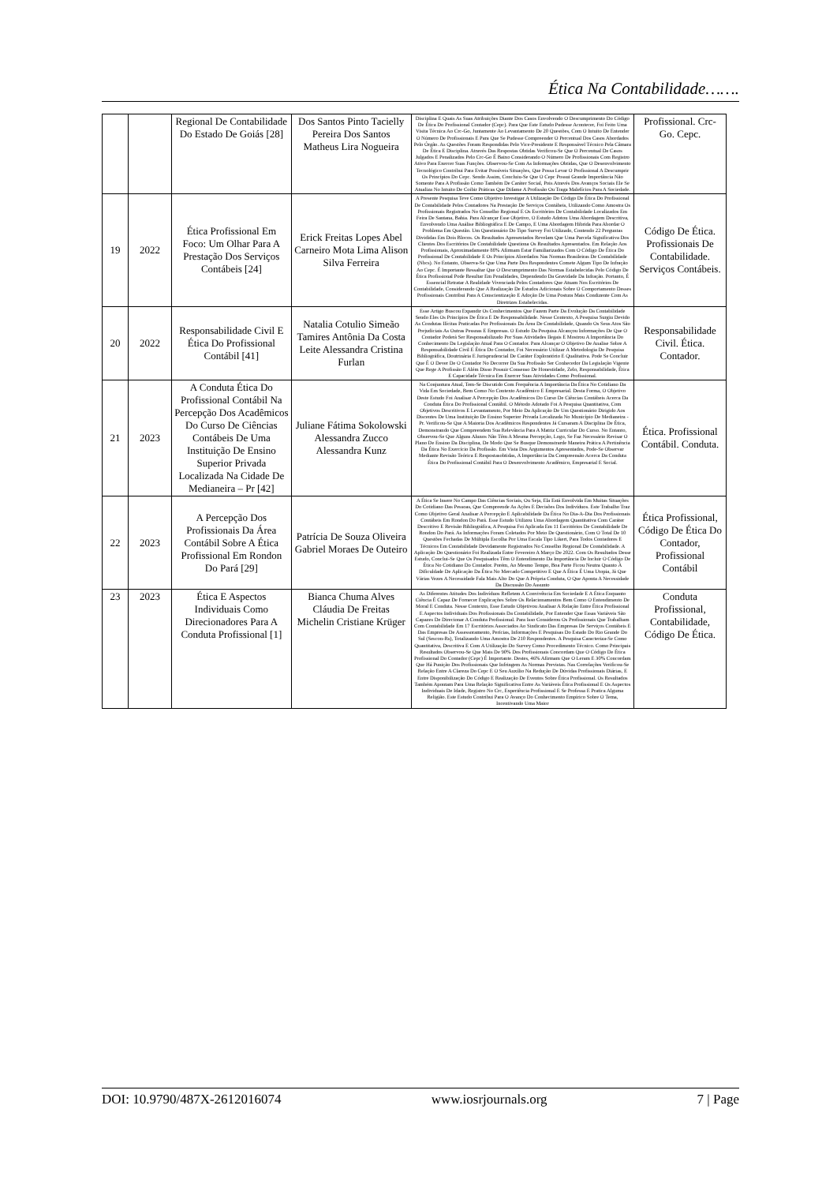Ética Na Contabilidade…….
| | | Regional De Contabilidade Do Estado De Goiás [28] | Dos Santos Pinto Tacielly Pereira Dos Santos Matheus Lira Nogueira | Disciplina E Quais As Suas Atribuições Diante Dos Casos Envolvendo O Descumprimento Do Código De Ética Do Profissional Contador (Cepc). Para Que Este Estudo Pudesse Acontecer, Foi Feito Uma Visita Técnica Ao Crc-Go, Juntamente Ao Levantamento De 20 Questões, Com O Intuito De Entender O Número De Profissionais E Para Que Se Pudesse Compreender O Percentual Dos Casos Abordados Pelo Órgão. As Questões Foram Respondidas Pelo Vice-Presidente E Responsável Técnico Pela Câmara De Ética E Disciplina. Através Das Respostas Obtidas Verificou-Se Que O Percentual De Casos Julgados E Penalizados Pelo Crc-Go É Baixo Considerando O Número De Profissionais Com Registro Ativo Para Exercer Suas Funções. Observou-Se Com As Informações Obtidas, Que O Desenvolvimento Tecnológico Contribui Para Evitar Possíveis Situações, Que Possa Levar O Profissional A Descumprir Os Princípios Do Cepc. Sendo Assim, Concluiu-Se Que O Cepc Possui Grande Importância Não Somente Para A Profissão Como Também De Caráter Social, Pois Através Dos Avanços Sociais Ele Se Atualiza No Intuito De Coibir Práticas Que Difame A Profissão Ou Traga Malefícios Para A Sociedade. | Profissional. Crc-Go. Cepc. |
| 19 | 2022 | Ética Profissional Em Foco: Um Olhar Para A Prestação Dos Serviços Contábeis [24] | Erick Freitas Lopes Abel Carneiro Mota Lima Alison Silva Ferreira | A Presente Pesquisa Teve Como Objetivo Investigar A Utilização Do Código De Ética Do Profissional De Contabilidade Pelos Contadores Na Prestação De Serviços Contábeis, Utilizando Como Amostra Os Profissionais Registrados No Conselho Regional E Os Escritórios De Contabilidade Localizados Em Feira De Santana, Bahia. Para Alcançar Esse Objetivo, O Estudo Adotou Uma Abordagem Descritiva, Envolvendo Uma Análise Bibliográfica E De Campo, E Uma Abordagem Hibrida Para Abordar O Problema Em Questão. Um Questionário Do Tipo Survey Foi Utilizado, Contendo 22 Perguntas Divididas Em Dois Blocos. Os Resultados Apresentados Revelam Que Uma Parcela Significativa Dos Clientes Dos Escritórios De Contabilidade Questiona Os Resultados Apresentados. Em Relação Aos Profissionais, Aproximadamente 88% Afirmam Estar Familiarizados Com O Código De Ética Do Profissional De Contabilidade E Os Princípios Abordados Nas Normas Brasileiras De Contabilidade (Nbcs). No Entanto, Observa-Se Que Uma Parte Dos Respondentes Comete Algum Tipo De Infração Ao Cepc. É Importante Ressaltar Que O Descumprimento Das Normas Estabelecidas Pelo Código De Ética Profissional Pode Resultar Em Penalidades, Dependendo Da Gravidade Da Infração. Portanto, É Essencial Retratar A Realidade Vivenciada Pelos Contadores Que Atuam Nos Escritórios De Contabilidade, Considerando Que A Realização De Estudos Adicionais Sobre O Comportamento Desses Profissionais Contribui Para A Conscientização E Adoção De Uma Postura Mais Condizente Com As Diretrizes Estabelecidas. | Código De Ética. Profissionais De Contabilidade. Serviços Contábeis. |
| 20 | 2022 | Responsabilidade Civil E Ética Do Profissional Contábil [41] | Natalia Cotulio Simeão Tamires Antônia Da Costa Leite Alessandra Cristina Furlan | Esse Artigo Buscou Expandir Os Conhecimentos Que Fazem Parte Da Evolução Da Contabilidade Sendo Eles Os Princípios De Ética E De Responsabilidade. Nesse Contexto, A Pesquisa Surgiu Devido As Condutas Ilícitas Praticadas Por Profissionais Da Área De Contabilidade, Quando Os Seus Atos São Prejudiciais As Outras Pessoas E Empresas. O Estudo Da Pesquisa Alcançou Informações De Que O Contador Poderá Ser Responsabilizado Por Suas Atividades Ilegais E Mostrou A Importância Do Conhecimento Da Legislação Atual Para O Contador. Para Alcançar O Objetivo De Analise Sobre A Responsabilidade Civil E Ética Do Contador, Foi Necessário Utilizar A Metodologia De Pesquisa Bibliográfica, Doutrinária E Jurisprudencial De Caráter Exploratório E Qualitativa. Pode Se Concluir Que É O Dever De O Contador No Decorrer Da Sua Profissão Ser Conhecedor Da Legislação Vigente Que Rege A Profissão E Além Disso Possuir Consenso De Honestidade, Zelo, Responsabilidade, Ética E Capacidade Técnica Em Exercer Suas Atividades Como Profissional. | Responsabilidade Civil. Ética. Contador. |
| 21 | 2023 | A Conduta Ética Do Profissional Contábil Na Percepção Dos Acadêmicos Do Curso De Ciências Contábeis De Uma Instituição De Ensino Superior Privada Localizada Na Cidade De Medianeira – Pr [42] | Juliane Fátima Sokolowski Alessandra Zucco Alessandra Kunz | Na Conjuntura Atual, Tem-Se Discutido Com Frequência A Importância Da Ética No Cotidiano Da Vida Em Sociedade, Bem Como No Contexto Acadêmico E Empresarial. Desta Forma, O Objetivo Deste Estudo Foi Analisar A Percepção Dos Acadêmicos Do Curso De Ciências Contábeis Acerca Da Conduta Ética Do Profissional Contábil. O Método Adotado Foi A Pesquisa Quantitativa, Com Objetivos Descritivos E Levantamento, Por Meio Da Aplicação De Um Questionário Dirigido Aos Discentes De Uma Instituição De Ensino Superior Privada Localizada No Município De Medianeira - Pr. Verificou-Se Que A Maioria Dos Acadêmicos Respondentes Já Cursaram A Disciplina De Ética, Demonstrando Que Compreendem Sua Relevância Para A Matriz Curricular Do Curso. No Entanto, Observou-Se Que Alguns Alunos Não Têm A Mesma Percepção, Logo, Se Faz Necessário Revisar O Plano De Ensino Da Disciplina, De Modo Que Se Busque Demonstrarde Maneira Prática A Pertinência Da Ética No Exercício Da Profissão. Em Vista Dos Argumentos Apresentados, Pode-Se Observar Mediante Revisão Teórica E Respostasobtidas, A Importância Da Compreensão Acerca Da Conduta Ética Do Profissional Contábil Para O Desenvolvimento Acadêmico, Empresarial E Social. | Ética. Profissional Contábil. Conduta. |
| 22 | 2023 | A Percepção Dos Profissionais Da Área Contábil Sobre A Ética Profissional Em Rondon Do Pará [29] | Patrícia De Souza Oliveira Gabriel Moraes De Outeiro | A Ética Se Insere No Campo Das Ciências Sociais, Ou Seja, Ela Está Envolvida Em Muitas Situações Do Cotidiano Das Pessoas, Que Compreende As Ações E Decisões Dos Indivíduos. Este Trabalho Traz Como Objetivo Geral Analisar A Percepção E Aplicabilidade Da Ética No Dia-A-Dia Dos Profissionais Contábeis Em Rondon Do Pará. Esse Estudo Utilizou Uma Abordagem Quantitativa Com Caráter Descritivo E Revisão Bibliográfica, A Pesquisa Foi Aplicada Em 11 Escritórios De Contabilidade De Rondon Do Pará. As Informações Foram Coletados Por Meio De Questionário, Com O Total De 10 Questões Fechadas De Múltipla Escolha Por Uma Escala Tipo Likert, Para Todos Contadores E Técnicos Em Contabilidade Devidamente Registrados No Conselho Regional De Contabilidade. A Aplicação Do Questionário Foi Realizada Entre Fevereiro A Março De 2022. Com Os Resultados Desse Estudo, Conclui-Se Que Os Pesquisados Têm O Entendimento Da Importância De Incluir O Código De Ética No Cotidiano Do Contador. Porém, Ao Mesmo Tempo, Boa Parte Ficou Neutra Quanto À Dificuldade De Aplicação Da Ética No Mercado Competitivo E Que A Ética É Uma Utopia, Já Que Várias Vezes A Necessidade Fala Mais Alto Do Que A Própria Conduta, O Que Aponta A Necessidade Da Discussão Do Assunto | Ética Profissional, Código De Ética Do Contador, Profissional Contábil |
| 23 | 2023 | Ética E Aspectos Individuais Como Direcionadores Para A Conduta Profissional [1] | Bianca Chuma Alves Cláudia De Freitas Michelin Cristiane Krüger | As Diferentes Atitudes Dos Indivíduos Refletem A Convivência Em Sociedade E A Ética Enquanto Ciência É Capaz De Fornecer Explicações Sobre Os Relacionamentos Bem Como O Entendimento De Moral E Conduta. Nesse Contexto, Esse Estudo Objetivou Analisar A Relação Entre Ética Profissional E Aspectos Individuais Dos Profissionais Da Contabilidade, Por Entender Que Essas Variáveis São Capazes De Direcionar A Conduta Profissional. Para Isso Considerou Os Profissionais Que Trabalham Com Contabilidade Em 17 Escritórios Associados Ao Sindicato Das Empresas De Serviços Contábeis E Das Empresas De Assessoramento, Perícias, Informações E Pesquisas Do Estado Do Rio Grande Do Sul (Sescon-Rs), Totalizando Uma Amostra De 210 Respondentes. A Pesquisa Caracteriza-Se Como Quantitativa, Descritiva E Com A Utilização Do Survey Como Procedimento Técnico. Como Principais Resultados Observou-Se Que Mais De 90% Dos Profissionais Concordam Que O Código De Ética Profissional Do Contador (Cepc) É Importante. Destes, 46% Afirmam Que O Leram E 30% Concordam Que Há Punição Dos Profissionais Que Infringem As Normas Previstas. Nas Correlações Verificou-Se Relação Entre A Clareza Do Cepc E O Seu Auxílio Na Redução De Dúvidas Profissionais Diárias, E Entre Disponibilização Do Código E Realização De Eventos Sobre Ética Profissional. Os Resultados Também Apontam Para Uma Relação Significativa Entre As Variáveis Ética Profissional E Os Aspectos Individuais De Idade, Registro No Crc, Experiência Profissional E Se Professa E Pratica Alguma Religião. Este Estudo Contribui Para O Avanço Do Conhecimento Empírico Sobre O Tema, Incentivando Uma Maior | Conduta Profissional, Contabilidade, Código De Ética. |
DOI: 10.9790/487X-2612016074 www.iosrjournals.org 7 | Page